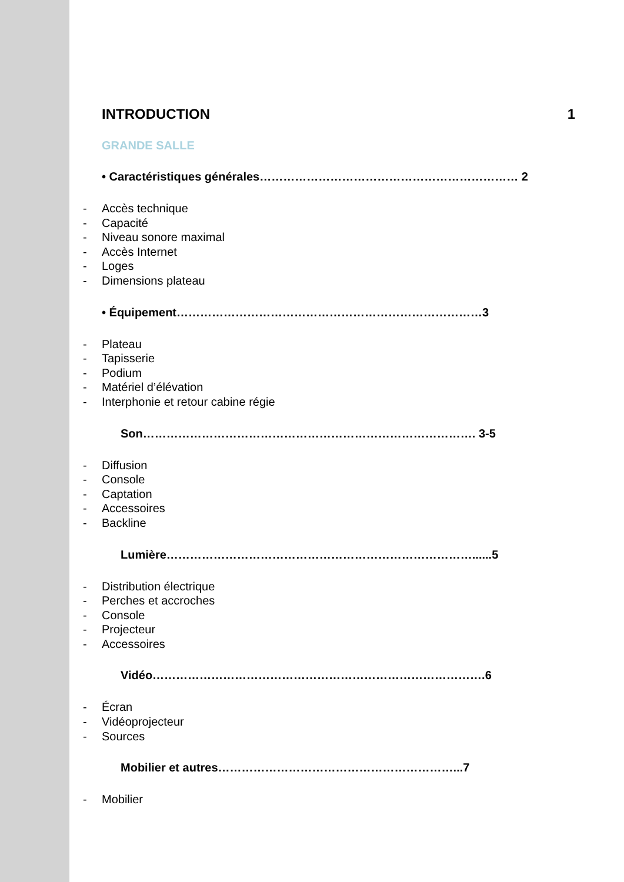INTRODUCTION 1
GRANDE SALLE
• Caractéristiques générales………………………………………………………… 2
- Accès technique
- Capacité
- Niveau sonore maximal
- Accès Internet
- Loges
- Dimensions plateau
• Équipement……………………………………………………………………3
- Plateau
- Tapisserie
- Podium
- Matériel d’élévation
- Interphonie et retour cabine régie
Son…………………………………………………………………………. 3-5
- Diffusion
- Console
- Captation
- Accessoires
- Backline
Lumière……………………………………………………………………......5
- Distribution électrique
- Perches et accroches
- Console
- Projecteur
- Accessoires
Vidéo………………………………………………………………………….6
- Écran
- Vidéoprojecteur
- Sources
Mobilier et autres……………………………………………………...7
- Mobilier